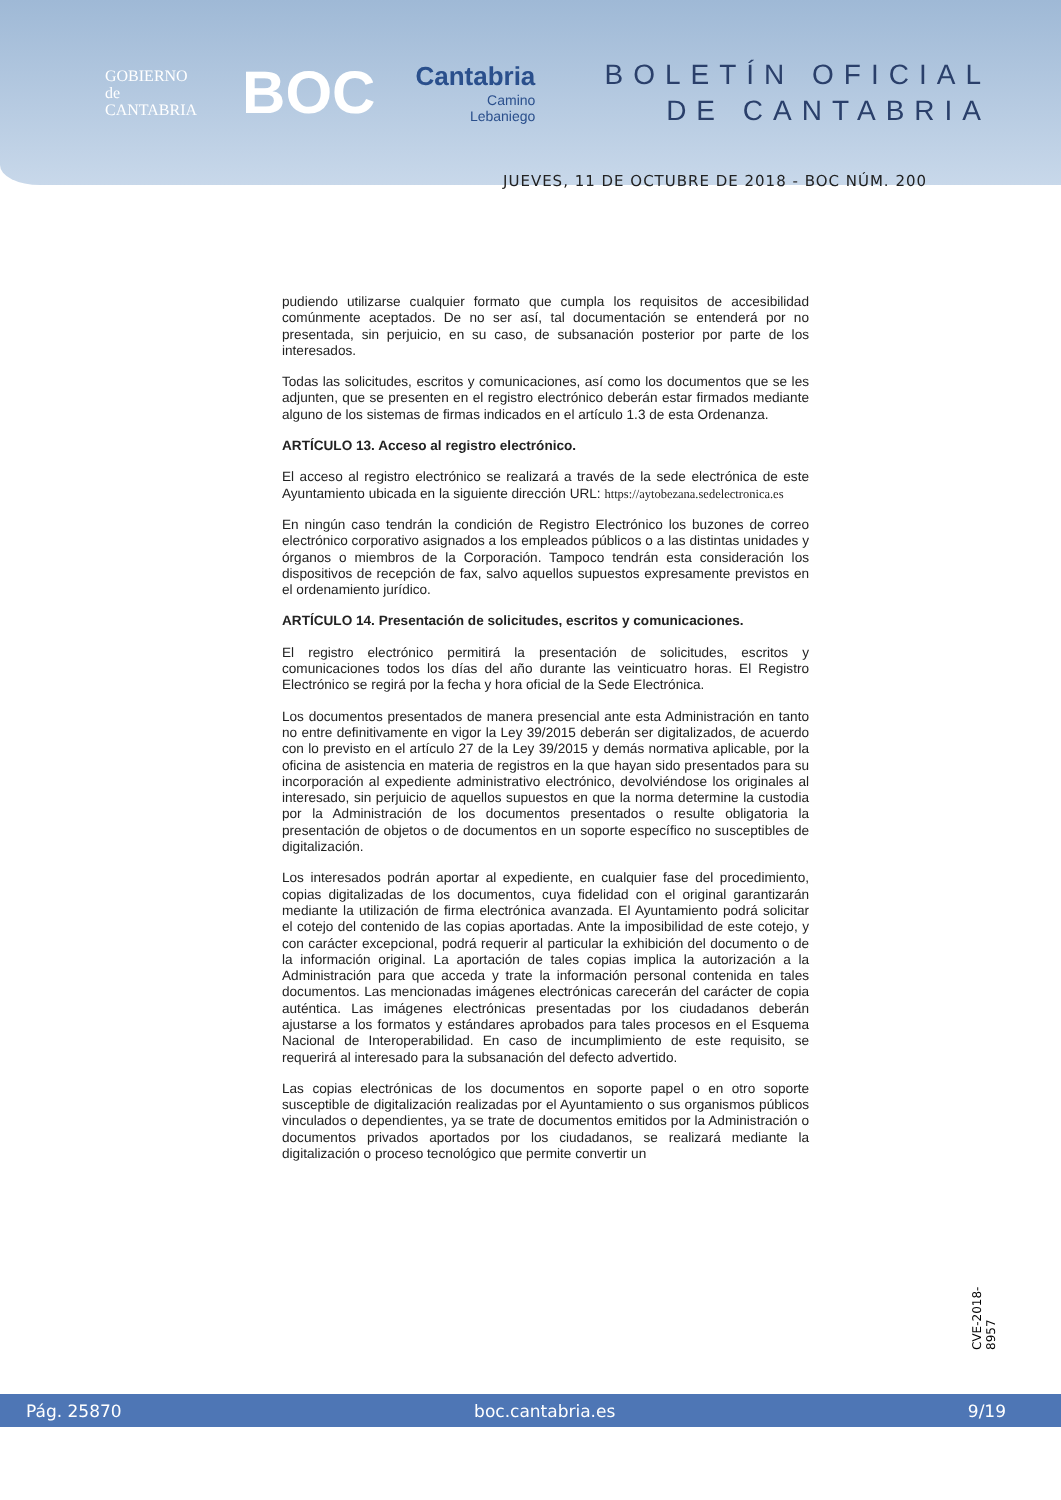GOBIERNO
de
CANTABRIA
BOC
Cantabria
Camino
Lebaniego
BOLETÍN OFICIAL
DE CANTABRIA
JUEVES, 11 DE OCTUBRE DE 2018 - BOC NÚM. 200
pudiendo utilizarse cualquier formato que cumpla los requisitos de accesibilidad comúnmente aceptados. De no ser así, tal documentación se entenderá por no presentada, sin perjuicio, en su caso, de subsanación posterior por parte de los interesados.
Todas las solicitudes, escritos y comunicaciones, así como los documentos que se les adjunten, que se presenten en el registro electrónico deberán estar firmados mediante alguno de los sistemas de firmas indicados en el artículo 1.3 de esta Ordenanza.
ARTÍCULO 13. Acceso al registro electrónico.
El acceso al registro electrónico se realizará a través de la sede electrónica de este Ayuntamiento ubicada en la siguiente dirección URL: https://aytobezana.sedelectronica.es
En ningún caso tendrán la condición de Registro Electrónico los buzones de correo electrónico corporativo asignados a los empleados públicos o a las distintas unidades y órganos o miembros de la Corporación. Tampoco tendrán esta consideración los dispositivos de recepción de fax, salvo aquellos supuestos expresamente previstos en el ordenamiento jurídico.
ARTÍCULO 14. Presentación de solicitudes, escritos y comunicaciones.
El registro electrónico permitirá la presentación de solicitudes, escritos y comunicaciones todos los días del año durante las veinticuatro horas. El Registro Electrónico se regirá por la fecha y hora oficial de la Sede Electrónica.
Los documentos presentados de manera presencial ante esta Administración en tanto no entre definitivamente en vigor la Ley 39/2015 deberán ser digitalizados, de acuerdo con lo previsto en el artículo 27 de la Ley 39/2015 y demás normativa aplicable, por la oficina de asistencia en materia de registros en la que hayan sido presentados para su incorporación al expediente administrativo electrónico, devolviéndose los originales al interesado, sin perjuicio de aquellos supuestos en que la norma determine la custodia por la Administración de los documentos presentados o resulte obligatoria la presentación de objetos o de documentos en un soporte específico no susceptibles de digitalización.
Los interesados podrán aportar al expediente, en cualquier fase del procedimiento, copias digitalizadas de los documentos, cuya fidelidad con el original garantizarán mediante la utilización de firma electrónica avanzada. El Ayuntamiento podrá solicitar el cotejo del contenido de las copias aportadas. Ante la imposibilidad de este cotejo, y con carácter excepcional, podrá requerir al particular la exhibición del documento o de la información original. La aportación de tales copias implica la autorización a la Administración para que acceda y trate la información personal contenida en tales documentos. Las mencionadas imágenes electrónicas carecerán del carácter de copia auténtica. Las imágenes electrónicas presentadas por los ciudadanos deberán ajustarse a los formatos y estándares aprobados para tales procesos en el Esquema Nacional de Interoperabilidad. En caso de incumplimiento de este requisito, se requerirá al interesado para la subsanación del defecto advertido.
Las copias electrónicas de los documentos en soporte papel o en otro soporte susceptible de digitalización realizadas por el Ayuntamiento o sus organismos públicos vinculados o dependientes, ya se trate de documentos emitidos por la Administración o documentos privados aportados por los ciudadanos, se realizará mediante la digitalización o proceso tecnológico que permite convertir un
CVE-2018-8957
Pág. 25870 boc.cantabria.es 9/19